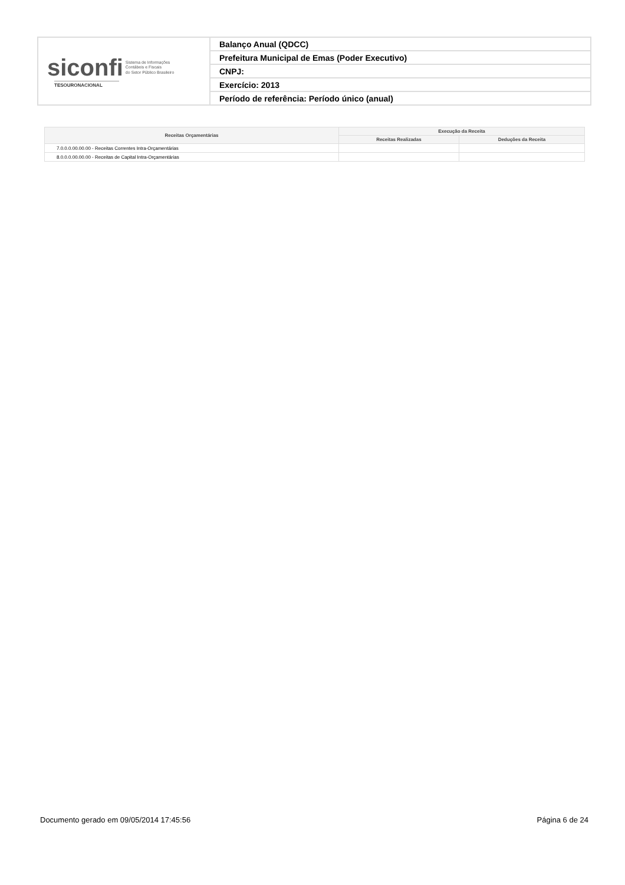| siconfi Sistema de Informações Contábeis e Fiscais do Setor Público Brasileiro TESOURONACIONAL | Balanço Anual (QDCC) |
| | Prefeitura Municipal de Emas (Poder Executivo) |
| | CNPJ: |
| | Exercício: 2013 |
| | Período de referência: Período único (anual) |
| Receitas Orçamentárias | Execução da Receita | |
| --- | --- | --- |
| | Receitas Realizadas | Deduções da Receita |
| 7.0.0.0.00.00.00 - Receitas Correntes Intra-Orçamentárias | | |
| 8.0.0.0.00.00.00 - Receitas de Capital Intra-Orçamentárias | | |
Documento gerado em 09/05/2014 17:45:56 Página 6 de 24